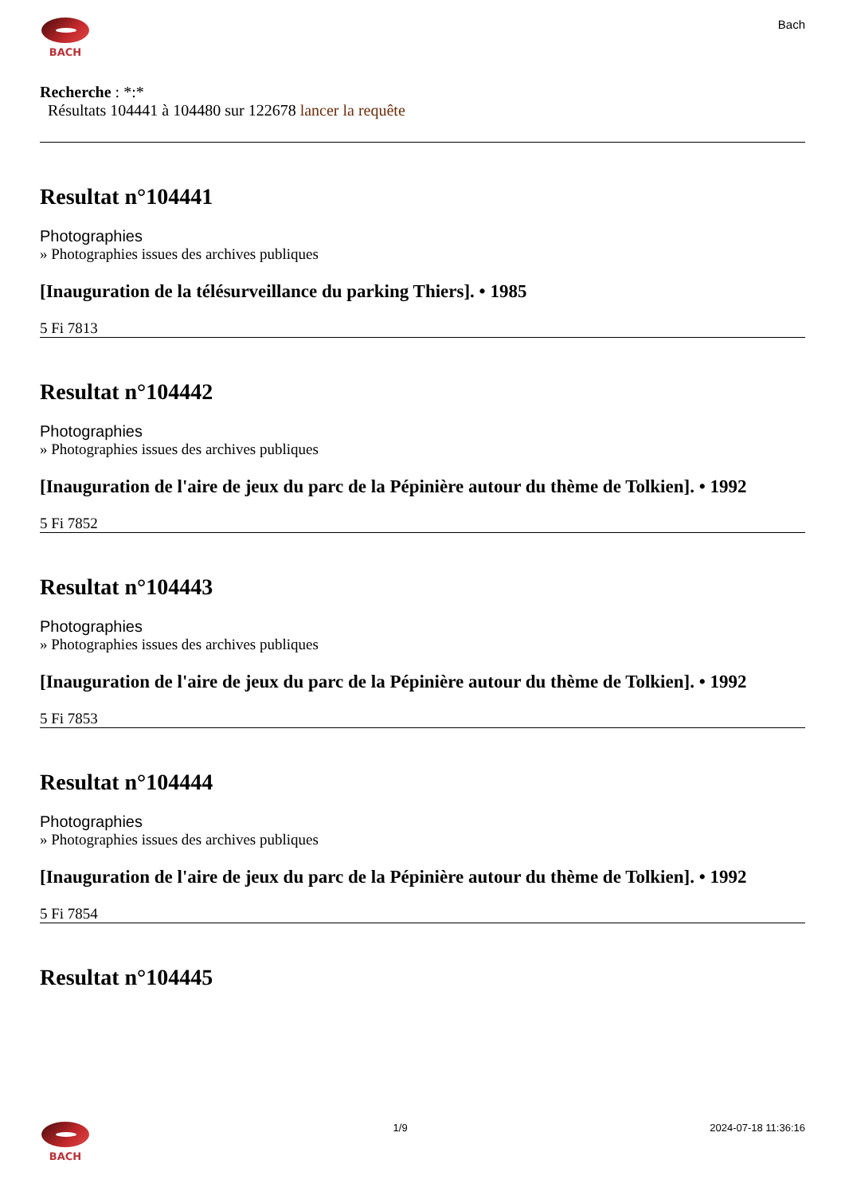BACH
Bach
Recherche : *:*
Résultats 104441 à 104480 sur 122678 lancer la requête
Resultat n°104441
Photographies
» Photographies issues des archives publiques
[Inauguration de la télésurveillance du parking Thiers]. • 1985
5 Fi 7813
Resultat n°104442
Photographies
» Photographies issues des archives publiques
[Inauguration de l'aire de jeux du parc de la Pépinière autour du thème de Tolkien]. • 1992
5 Fi 7852
Resultat n°104443
Photographies
» Photographies issues des archives publiques
[Inauguration de l'aire de jeux du parc de la Pépinière autour du thème de Tolkien]. • 1992
5 Fi 7853
Resultat n°104444
Photographies
» Photographies issues des archives publiques
[Inauguration de l'aire de jeux du parc de la Pépinière autour du thème de Tolkien]. • 1992
5 Fi 7854
Resultat n°104445
BACH 1/9 2024-07-18 11:36:16